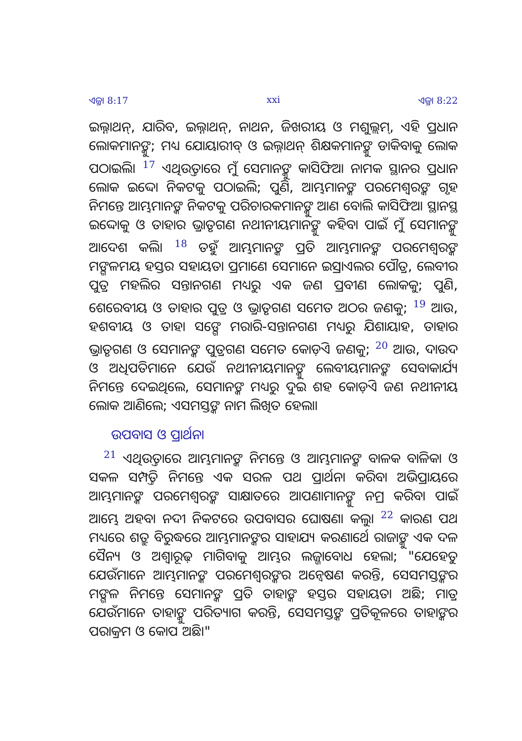ଏଜ୍ରା 8:17 xxi ଏଜ୍ରା 8:22
ଇଲ୍ନାଥନ୍, ଯାରିବ, ଇଲ୍ନାଥନ୍, ନାଥନ, ଜିଖରୀୟ ଓ ମଶୁଲ୍ଲମ୍, ଏହି ପ୍ରଧାନ ଲୋକମାନଙ୍କୁ; ମଧ୍ୟ ଯୋୟାରୀବ୍ ଓ ଇଲ୍ନାଥନ୍ ଶିକ୍ଷକମାନଙ୍କୁ ଡାକିବାକୁ ଲୋକ ପଠାଇଲି। <sup>17</sup> ଏଥିଉତ୍ତାରେ ମୁଁ ସେମାନଙ୍କୁ କାସିଫିଆ ନାମକ ସ୍ଥାନର ପ୍ରଧାନ ଲୋକ ଇଦ୍ଦୋ ନିକଟକୁ ପଠାଇଲି; ପୁଣି, ଆମ୍ଭମାନଙ୍କ ପରମେଶ୍ୱରଙ୍କ ଗୃହ ନିମନ୍ତେ ଆମ୍ଭମାନଙ୍କ ନିକଟକୁ ପରିଚାରକମାନଙ୍କୁ ଆଣ ବୋଲି କାସିଫିଆ ସ୍ଥାନସ୍ଥ ଇଦ୍ଦୋକୁ ଓ ତାହାର ଭ୍ରାତୃଗଣ ନଥୀନୀୟମାନଙ୍କୁ କହିବା ପାଇଁ ମୁଁ ସେମାନଙ୍କୁ ଆଦେଶ କଲି। <sup>18</sup> ତହୁଁ ଆମ୍ଭମାନଙ୍କ ପ୍ରତି ଆମ୍ଭମାନଙ୍କ ପରମେଶ୍ୱରଙ୍କ ମଙ୍ଗଳମୟ ହସ୍ତର ସହାୟତା ପ୍ରମାଣେ ସେମାନେ ଇସ୍ରାଏଲର ପୌତ୍ର, ଲେବୀର ପୁତ୍ର ମହଲିର ସନ୍ତାନଗଣ ମଧ୍ୟରୁ ଏକ ଜଣ ପ୍ରବୀଣ ଲୋକକୁ; ପୁଣି, ଶେରେବୀୟ ଓ ତାହାର ପୁତ୍ର ଓ ଭ୍ରାତୃଗଣ ସମେତ ଅଠର ଜଣକୁ; <sup>19</sup> ଆଉ, ହଶବୀୟ ଓ ତାହା ସଙ୍ଗେ ମରାରି-ସନ୍ତାନଗଣ ମଧ୍ୟରୁ ଯିଶାୟାହ, ତାହାର ଭ୍ରାତୃଗଣ ଓ ସେମାନଙ୍କ ପୁତ୍ରଗଣ ସମେତ କୋଡ଼ିଏ ଜଣକୁ; <sup>20</sup> ଆଉ, ଦାଉଦ ଓ ଅଧିପତିମାନେ ଯେଉଁ ନଥୀନୀୟମାନଙ୍କୁ ଲେବୀୟମାନଙ୍କ ସେବାକାର୍ଯ୍ୟ ନିମନ୍ତେ ଦେଇଥିଲେ, ସେମାନଙ୍କ ମଧ୍ୟରୁ ଦୁଇ ଶହ କୋଡ଼ିଏ ଜଣ ନଥୀନୀୟ ଲୋକ ଆଣିଲେ; ଏସମସ୍ତଙ୍କ ନାମ ଲିଖିତ ହେଲା।
ଉପବାସ ଓ ପ୍ରାର୍ଥନା
<sup>21</sup> ଏଥିଉତ୍ତାରେ ଆମ୍ଭମାନଙ୍କ ନିମନ୍ତେ ଓ ଆମ୍ଭମାନଙ୍କ ବାଳକ ବାଳିକା ଓ ସକଳ ସମ୍ପତ୍ତି ନିମନ୍ତେ ଏକ ସରଳ ପଥ ପ୍ରାର୍ଥନା କରିବା ଅଭିପ୍ରାୟରେ ଆମ୍ଭମାନଙ୍କ ପରମେଶ୍ୱରଙ୍କ ସାକ୍ଷାତରେ ଆପଣାମାନଙ୍କୁ ନମ୍ର କରିବା ପାଇଁ ଆମ୍ଭେ ଅହବା ନଦୀ ନିକଟରେ ଉପବାସର ଘୋଷଣା କଲୁ। <sup>22</sup> କାରଣ ପଥ ମଧ୍ୟରେ ଶତ୍ରୁ ବିରୁଦ୍ଧରେ ଆମ୍ଭମାନଙ୍କର ସାହାଯ୍ୟ କରଣାର୍ଥେ ରାଜାଙ୍କୁ ଏକ ଦଳ ସୈନ୍ୟ ଓ ଅଶ୍ୱାରୂଢ଼ ମାଗିବାକୁ ଆମ୍ଭର ଲଜ୍ଜାବୋଧ ହେଲା; "ଯେହେତୁ ଯେଉଁମାନେ ଆମ୍ଭମାନଙ୍କ ପରମେଶ୍ୱରଙ୍କର ଅନ୍ୱେଷଣ କରନ୍ତି, ସେସମସ୍ତଙ୍କର ମଙ୍ଗଳ ନିମନ୍ତେ ସେମାନଙ୍କ ପ୍ରତି ତାହାଙ୍କ ହସ୍ତର ସହାୟତା ଅଛି; ମାତ୍ର ଯେଉଁମାନେ ତାହାଙ୍କୁ ପରିତ୍ୟାଗ କରନ୍ତି, ସେସମସ୍ତଙ୍କ ପ୍ରତିକୂଳରେ ତାହାଙ୍କର ପରାକ୍ରମ ଓ କୋପ ଅଛି।"